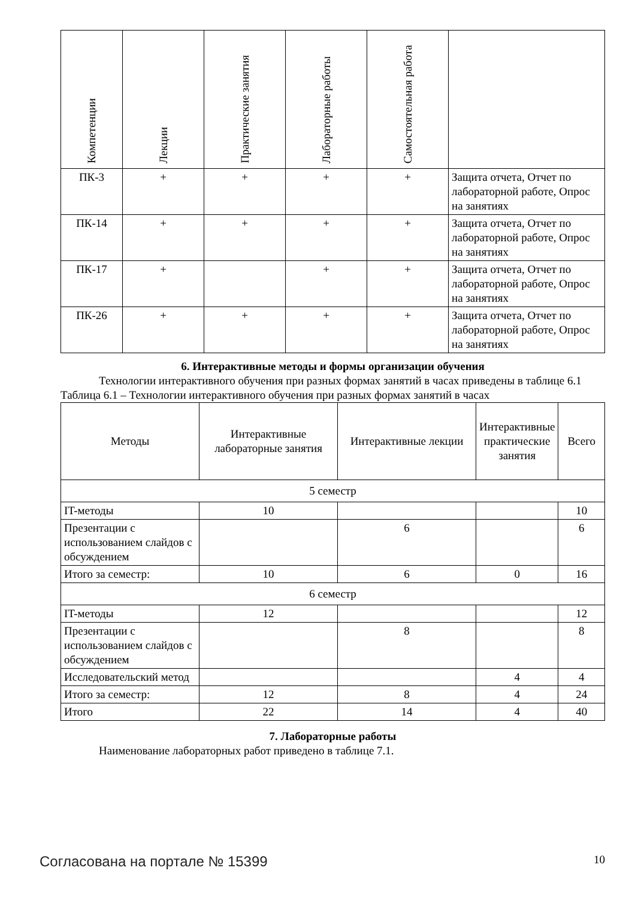| Компетенции | Лекции | Практические занятия | Лабораторные работы | Самостоятельная работа | |
| --- | --- | --- | --- | --- | --- |
| ПК-3 | + | + | + | + | Защита отчета, Отчет по лабораторной работе, Опрос на занятиях |
| ПК-14 | + | + | + | + | Защита отчета, Отчет по лабораторной работе, Опрос на занятиях |
| ПК-17 | + | | + | + | Защита отчета, Отчет по лабораторной работе, Опрос на занятиях |
| ПК-26 | + | + | + | + | Защита отчета, Отчет по лабораторной работе, Опрос на занятиях |
6. Интерактивные методы и формы организации обучения
Технологии интерактивного обучения при разных формах занятий в часах приведены в таблице 6.1
Таблица 6.1 – Технологии интерактивного обучения при разных формах занятий в часах
| Методы | Интерактивные лабораторные занятия | Интерактивные лекции | Интерактивные практические занятия | Всего |
| --- | --- | --- | --- | --- |
| 5 семестр | | | | |
| IT-методы | 10 | | | 10 |
| Презентации с использованием слайдов с обсуждением | | 6 | | 6 |
| Итого за семестр: | 10 | 6 | 0 | 16 |
| 6 семестр | | | | |
| IT-методы | 12 | | | 12 |
| Презентации с использованием слайдов с обсуждением | | 8 | | 8 |
| Исследовательский метод | | | 4 | 4 |
| Итого за семестр: | 12 | 8 | 4 | 24 |
| Итого | 22 | 14 | 4 | 40 |
7. Лабораторные работы
Наименование лабораторных работ приведено в таблице 7.1.
Согласована на портале № 15399 10